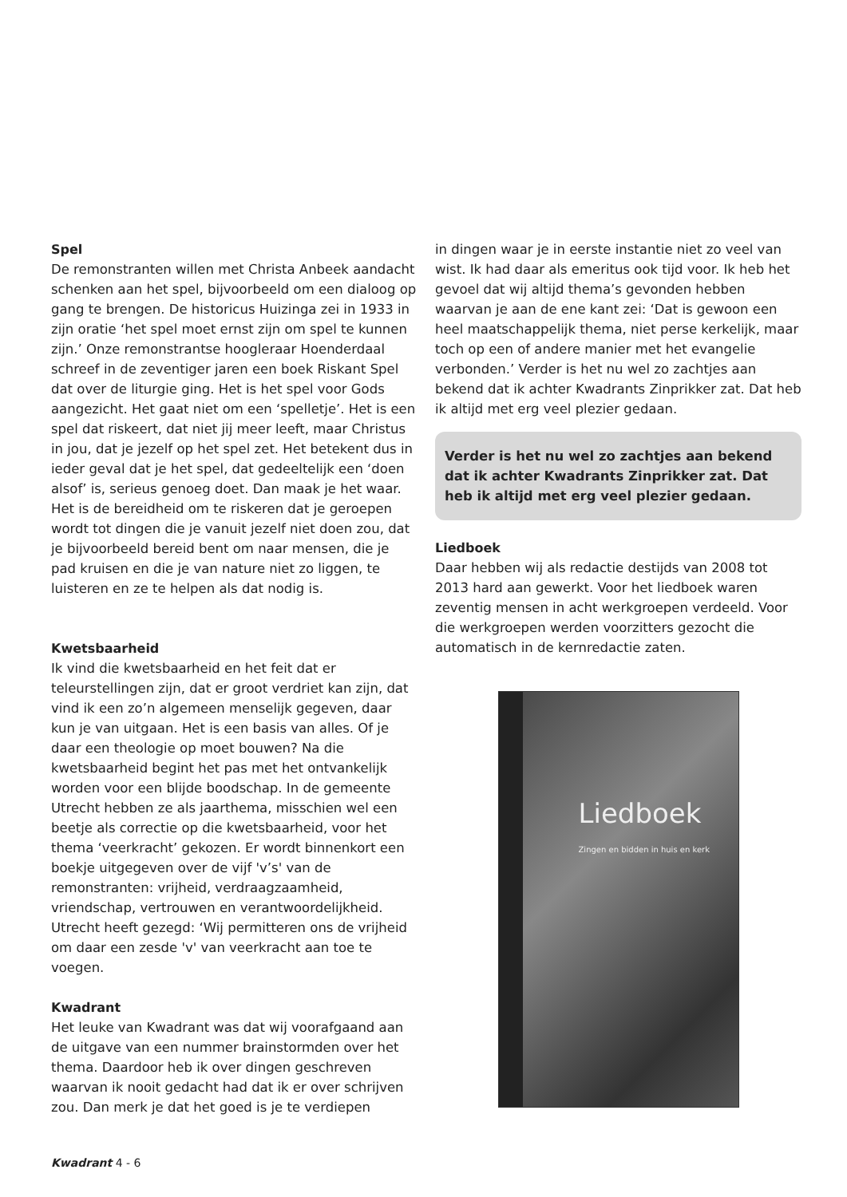Spel
De remonstranten willen met Christa Anbeek aandacht schenken aan het spel, bijvoorbeeld om een dialoog op gang te brengen. De historicus Huizinga zei in 1933 in zijn oratie ‘het spel moet ernst zijn om spel te kunnen zijn.’ Onze remonstrantse hoogleraar Hoenderdaal schreef in de zeventiger jaren een boek Riskant Spel dat over de liturgie ging. Het is het spel voor Gods aangezicht. Het gaat niet om een ‘spelletje’. Het is een spel dat riskeert, dat niet jij meer leeft, maar Christus in jou, dat je jezelf op het spel zet. Het betekent dus in ieder geval dat je het spel, dat gedeeltelijk een ‘doen alsof’ is, serieus genoeg doet. Dan maak je het waar. Het is de bereidheid om te riskeren dat je geroepen wordt tot dingen die je vanuit jezelf niet doen zou, dat je bijvoorbeeld bereid bent om naar mensen, die je pad kruisen en die je van nature niet zo liggen, te luisteren en ze te helpen als dat nodig is.
Kwetsbaarheid
Ik vind die kwetsbaarheid en het feit dat er teleurstellingen zijn, dat er groot verdriet kan zijn, dat vind ik een zo’n algemeen menselijk gegeven, daar kun je van uitgaan. Het is een basis van alles. Of je daar een theologie op moet bouwen? Na die kwetsbaarheid begint het pas met het ontvankelijk worden voor een blijde boodschap. In de gemeente Utrecht hebben ze als jaarthema, misschien wel een beetje als correctie op die kwetsbaarheid, voor het thema ‘veerkracht’ gekozen. Er wordt binnenkort een boekje uitgegeven over de vijf 'v’s' van de remonstranten: vrijheid, verdraagzaamheid, vriendschap, vertrouwen en verantwoordelijkheid. Utrecht heeft gezegd: ‘Wij permitteren ons de vrijheid om daar een zesde 'v' van veerkracht aan toe te voegen.
Kwadrant
Het leuke van Kwadrant was dat wij voorafgaand aan de uitgave van een nummer brainstormden over het thema. Daardoor heb ik over dingen geschreven waarvan ik nooit gedacht had dat ik er over schrijven zou. Dan merk je dat het goed is je te verdiepen
in dingen waar je in eerste instantie niet zo veel van wist. Ik had daar als emeritus ook tijd voor. Ik heb het gevoel dat wij altijd thema’s gevonden hebben waarvan je aan de ene kant zei: ‘Dat is gewoon een heel maatschappelijk thema, niet perse kerkelijk, maar toch op een of andere manier met het evangelie verbonden.’ Verder is het nu wel zo zachtjes aan bekend dat ik achter Kwadrants Zinprikker zat. Dat heb ik altijd met erg veel plezier gedaan.
Verder is het nu wel zo zachtjes aan bekend dat ik achter Kwadrants Zinprikker zat. Dat heb ik altijd met erg veel plezier gedaan.
Liedboek
Daar hebben wij als redactie destijds van 2008 tot 2013 hard aan gewerkt. Voor het liedboek waren zeventig mensen in acht werkgroepen verdeeld. Voor die werkgroepen werden voorzitters gezocht die automatisch in de kernredactie zaten.
Liedboek
Zingen en bidden in huis en kerk
Kwadrant 4 - 6